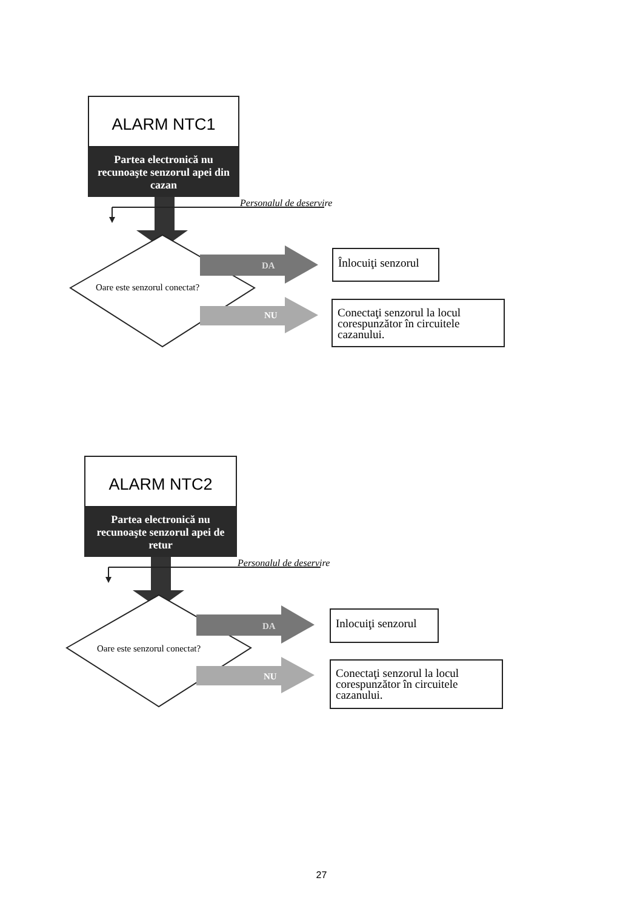ALARM NTC1
Partea electronică nu recunoaşte senzorul apei din cazan
Personalul de deservire
Oare este senzorul conectat?
DA
Înlocuiţi senzorul
NU
Conectaţi senzorul la locul corespunzător în circuitele cazanului.
ALARM NTC2
Partea electronică nu recunoaşte senzorul apei de retur
Personalul de deservire
Oare este senzorul conectat?
DA
Inlocuiţi senzorul
NU
Conectaţi senzorul la locul corespunzător în circuitele cazanului.
27